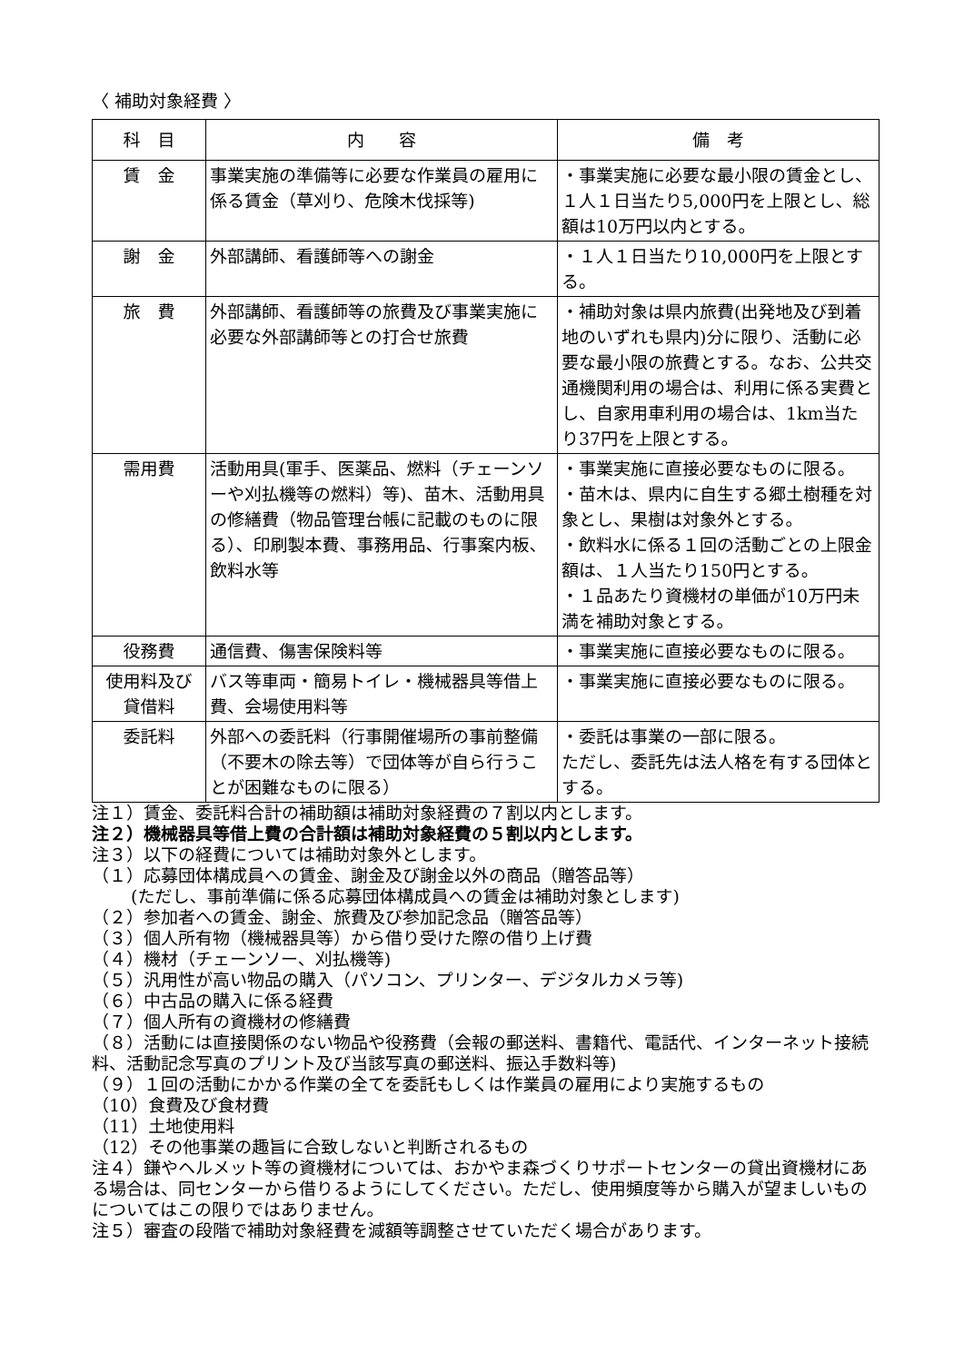〈 補助対象経費 〉
| 科 目 | 内 容 | 備 考 |
| --- | --- | --- |
| 賃 金 | 事業実施の準備等に必要な作業員の雇用に係る賃金（草刈り、危険木伐採等) | ・事業実施に必要な最小限の賃金とし、１人１日当たり5,000円を上限とし、総額は10万円以内とする。 |
| 謝 金 | 外部講師、看護師等への謝金 | ・１人１日当たり10,000円を上限とする。 |
| 旅 費 | 外部講師、看護師等の旅費及び事業実施に必要な外部講師等との打合せ旅費 | ・補助対象は県内旅費(出発地及び到着地のいずれも県内)分に限り、活動に必要な最小限の旅費とする。なお、公共交通機関利用の場合は、利用に係る実費とし、自家用車利用の場合は、1km当たり37円を上限とする。 |
| 需用費 | 活動用具(軍手、医薬品、燃料（チェーンソーや刈払機等の燃料）等)、苗木、活動用具の修繕費（物品管理台帳に記載のものに限る）、印刷製本費、事務用品、行事案内板、飲料水等 | ・事業実施に直接必要なものに限る。 ・苗木は、県内に自生する郷土樹種を対象とし、果樹は対象外とする。 ・飲料水に係る１回の活動ごとの上限金額は、１人当たり150円とする。 ・１品あたり資機材の単価が10万円未満を補助対象とする。 |
| 役務費 | 通信費、傷害保険料等 | ・事業実施に直接必要なものに限る。 |
| 使用料及び 貸借料 | バス等車両・簡易トイレ・機械器具等借上費、会場使用料等 | ・事業実施に直接必要なものに限る。 |
| 委託料 | 外部への委託料（行事開催場所の事前整備（不要木の除去等）で団体等が自ら行うことが困難なものに限る） | ・委託は事業の一部に限る。 ただし、委託先は法人格を有する団体とする。 |
注１）賃金、委託料合計の補助額は補助対象経費の７割以内とします。
注２）機械器具等借上費の合計額は補助対象経費の５割以内とします。
注３）以下の経費については補助対象外とします。
（１）応募団体構成員への賃金、謝金及び謝金以外の商品（贈答品等）
(ただし、事前準備に係る応募団体構成員への賃金は補助対象とします)
（２）参加者への賃金、謝金、旅費及び参加記念品（贈答品等）
（３）個人所有物（機械器具等）から借り受けた際の借り上げ費
（４）機材（チェーンソー、刈払機等)
（５）汎用性が高い物品の購入（パソコン、プリンター、デジタルカメラ等)
（６）中古品の購入に係る経費
（７）個人所有の資機材の修繕費
（８）活動には直接関係のない物品や役務費（会報の郵送料、書籍代、電話代、インターネット接続料、活動記念写真のプリント及び当該写真の郵送料、振込手数料等)
（９）１回の活動にかかる作業の全てを委託もしくは作業員の雇用により実施するもの
（10）食費及び食材費
（11）土地使用料
（12）その他事業の趣旨に合致しないと判断されるもの
注４）鎌やヘルメット等の資機材については、おかやま森づくりサポートセンターの貸出資機材にある場合は、同センターから借りるようにしてください。ただし、使用頻度等から購入が望ましいものについてはこの限りではありません。
注５）審査の段階で補助対象経費を減額等調整させていただく場合があります。